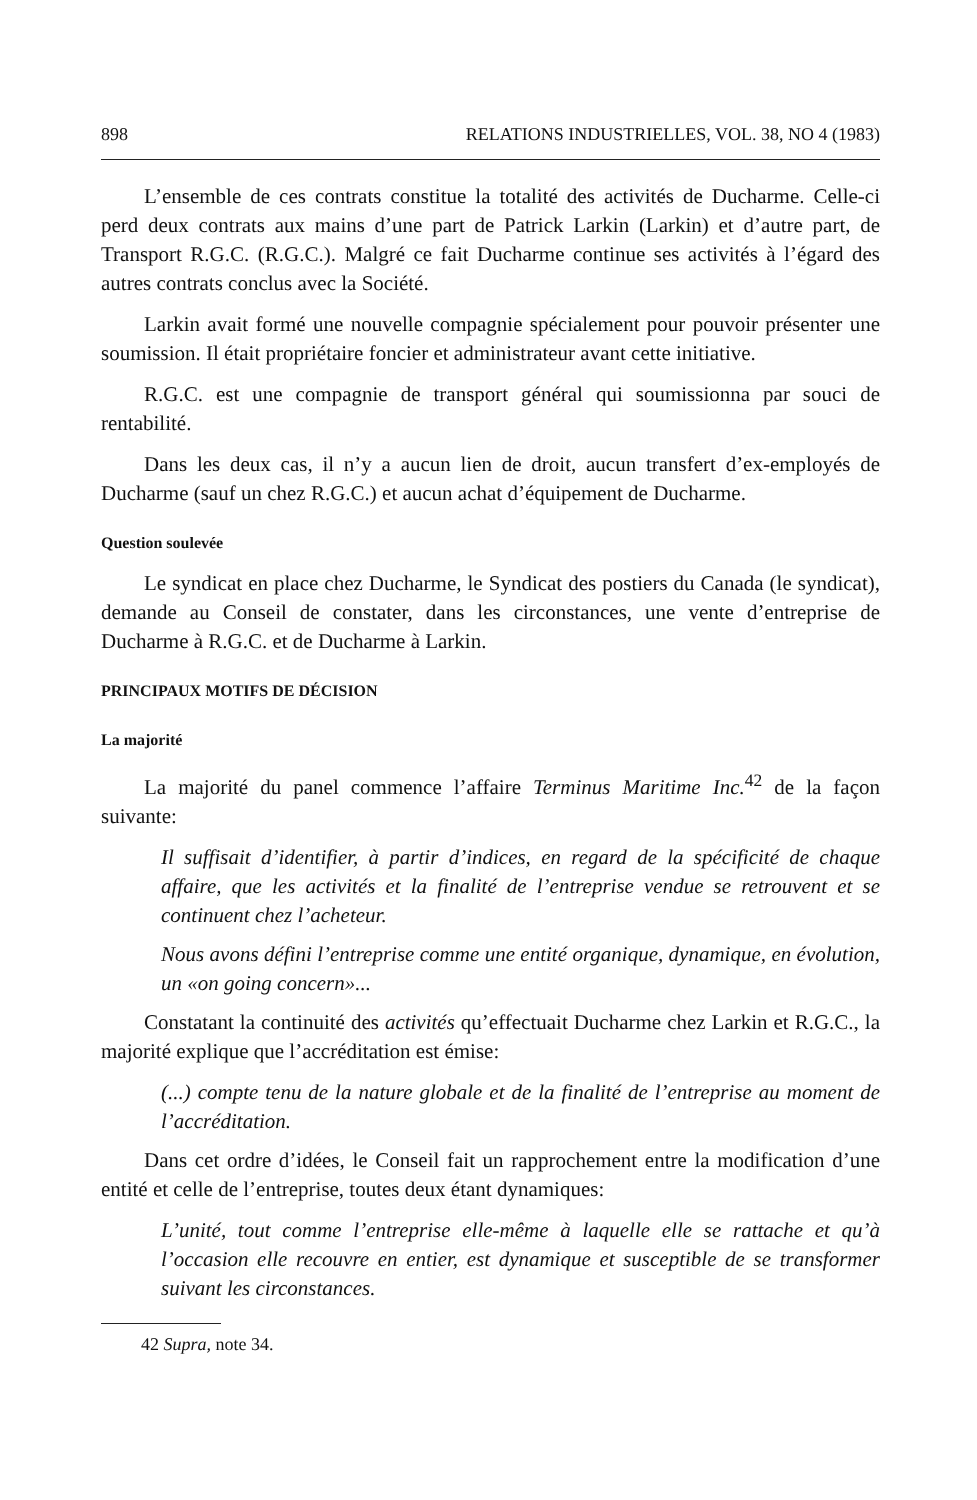898 RELATIONS INDUSTRIELLES, VOL. 38, NO 4 (1983)
L’ensemble de ces contrats constitue la totalité des activités de Ducharme. Celle-ci perd deux contrats aux mains d’une part de Patrick Larkin (Larkin) et d’autre part, de Transport R.G.C. (R.G.C.). Malgré ce fait Ducharme continue ses activités à l’égard des autres contrats conclus avec la Société.
Larkin avait formé une nouvelle compagnie spécialement pour pouvoir présenter une soumission. Il était propriétaire foncier et administrateur avant cette initiative.
R.G.C. est une compagnie de transport général qui soumissionna par souci de rentabilité.
Dans les deux cas, il n’y a aucun lien de droit, aucun transfert d’ex-employés de Ducharme (sauf un chez R.G.C.) et aucun achat d’équipement de Ducharme.
Question soulevée
Le syndicat en place chez Ducharme, le Syndicat des postiers du Canada (le syndicat), demande au Conseil de constater, dans les circonstances, une vente d’entreprise de Ducharme à R.G.C. et de Ducharme à Larkin.
PRINCIPAUX MOTIFS DE DÉCISION
La majorité
La majorité du panel commence l’affaire Terminus Maritime Inc.<sup>42</sup> de la façon suivante:
Il suffisait d’identifier, à partir d’indices, en regard de la spécificité de chaque affaire, que les activités et la finalité de l’entreprise vendue se retrouvent et se continuent chez l’acheteur.
Nous avons défini l’entreprise comme une entité organique, dynamique, en évolution, un «on going concern»...
Constatant la continuité des activités qu’effectuait Ducharme chez Larkin et R.G.C., la majorité explique que l’accréditation est émise:
(...) compte tenu de la nature globale et de la finalité de l’entreprise au moment de l’accréditation.
Dans cet ordre d’idées, le Conseil fait un rapprochement entre la modification d’une entité et celle de l’entreprise, toutes deux étant dynamiques:
L’unité, tout comme l’entreprise elle-même à laquelle elle se rattache et qu’à l’occasion elle recouvre en entier, est dynamique et susceptible de se transformer suivant les circonstances.
42 Supra, note 34.